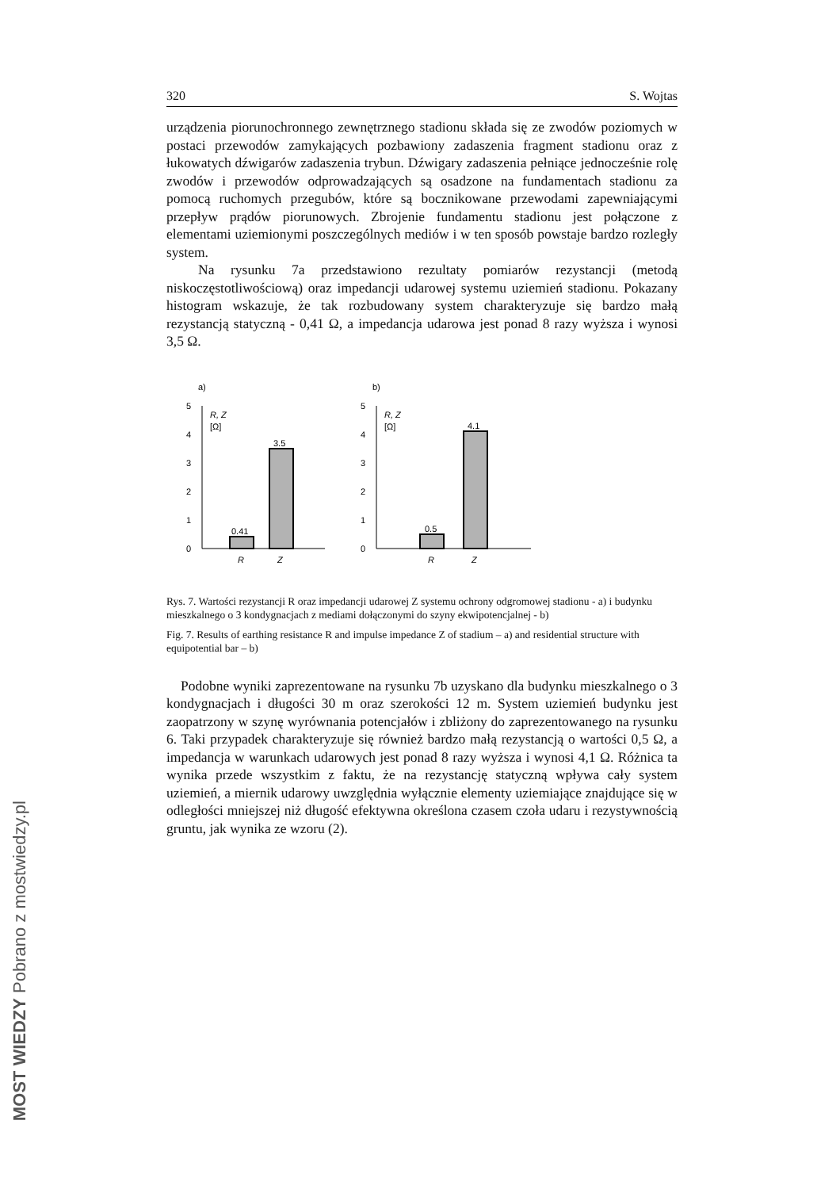320 S. Wojtas
urządzenia piorunochronnego zewnętrznego stadionu składa się ze zwodów poziomych w postaci przewodów zamykających pozbawiony zadaszenia fragment stadionu oraz z łukowatych dźwigarów zadaszenia trybun. Dźwigary zadaszenia pełniące jednocześnie rolę zwodów i przewodów odprowadzających są osadzone na fundamentach stadionu za pomocą ruchomych przegubów, które są bocznikowane przewodami zapewniającymi przepływ prądów piorunowych. Zbrojenie fundamentu stadionu jest połączone z elementami uziemionymi poszczególnych mediów i w ten sposób powstaje bardzo rozległy system.
Na rysunku 7a przedstawiono rezultaty pomiarów rezystancji (metodą niskoczęstotliwościową) oraz impedancji udarowej systemu uziemień stadionu. Pokazany histogram wskazuje, że tak rozbudowany system charakteryzuje się bardzo małą rezystancją statyczną - 0,41 Ω, a impedancja udarowa jest ponad 8 razy wyższa i wynosi 3,5 Ω.
a)
0
1
2
3
4
5
R, Z
[Ω]
0.41
3.5
R
Z
b)
0
1
2
3
4
5
R, Z
[Ω]
0.5
4.1
R
Z
Rys. 7. Wartości rezystancji R oraz impedancji udarowej Z systemu ochrony odgromowej stadionu - a) i budynku mieszkalnego o 3 kondygnacjach z mediami dołączonymi do szyny ekwipotencjalnej - b)
Fig. 7. Results of earthing resistance R and impulse impedance Z of stadium – a) and residential structure with equipotential bar – b)
Podobne wyniki zaprezentowane na rysunku 7b uzyskano dla budynku mieszkalnego o 3 kondygnacjach i długości 30 m oraz szerokości 12 m. System uziemień budynku jest zaopatrzony w szynę wyrównania potencjałów i zbliżony do zaprezentowanego na rysunku 6. Taki przypadek charakteryzuje się również bardzo małą rezystancją o wartości 0,5 Ω, a impedancja w warunkach udarowych jest ponad 8 razy wyższa i wynosi 4,1 Ω. Różnica ta wynika przede wszystkim z faktu, że na rezystancję statyczną wpływa cały system uziemień, a miernik udarowy uwzględnia wyłącznie elementy uziemiające znajdujące się w odległości mniejszej niż długość efektywna określona czasem czoła udaru i rezystywnością gruntu, jak wynika ze wzoru (2).
MOST WIEDZY Pobrano z mostwiedzy.pl